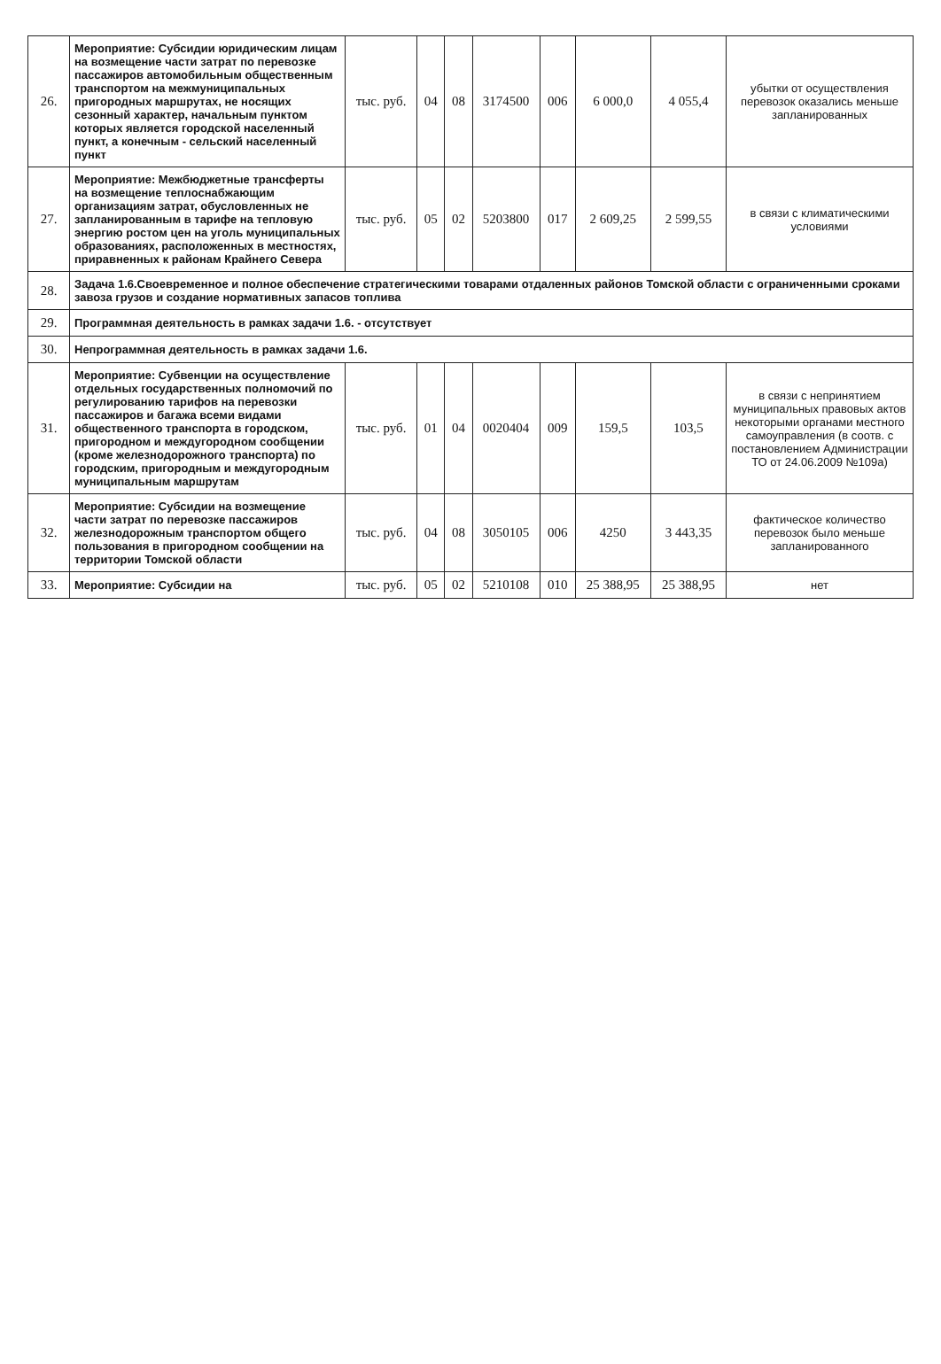| 26. | Мероприятие: Субсидии юридическим лицам на возмещение части затрат по перевозке пассажиров автомобильным общественным транспортом на межмуниципальных пригородных маршрутах, не носящих сезонный характер, начальным пунктом которых является городской населенный пункт, а конечным - сельский населенный пункт | тыс. руб. | 04 | 08 | 3174500 | 006 | 6 000,0 | 4 055,4 | убытки от осуществления перевозок оказались меньше запланированных |
| 27. | Мероприятие: Межбюджетные трансферты на возмещение теплоснабжающим организациям затрат, обусловленных не запланированным в тарифе на тепловую энергию ростом цен на уголь муниципальных образованиях, расположенных в местностях, приравненных к районам Крайнего Севера | тыс. руб. | 05 | 02 | 5203800 | 017 | 2 609,25 | 2 599,55 | в связи с климатическими условиями |
| 28. | Задача 1.6.Своевременное и полное обеспечение стратегическими товарами отдаленных районов Томской области с ограниченными сроками завоза грузов и создание нормативных запасов топлива | | | | | | | | |
| 29. | Программная деятельность в рамках задачи 1.6. - отсутствует | | | | | | | | |
| 30. | Непрограммная деятельность в рамках задачи 1.6. | | | | | | | | |
| 31. | Мероприятие: Субвенции на осуществление отдельных государственных полномочий по регулированию тарифов на перевозки пассажиров и багажа всеми видами общественного транспорта в городском, пригородном и междугородном сообщении (кроме железнодорожного транспорта) по городским, пригородным и междугородным муниципальным маршрутам | тыс. руб. | 01 | 04 | 0020404 | 009 | 159,5 | 103,5 | в связи с непринятием муниципальных правовых актов некоторыми органами местного самоуправления (в соотв. с постановлением Администрации ТО от 24.06.2009 №109а) |
| 32. | Мероприятие: Субсидии на возмещение части затрат по перевозке пассажиров железнодорожным транспортом общего пользования в пригородном сообщении на территории Томской области | тыс. руб. | 04 | 08 | 3050105 | 006 | 4250 | 3 443,35 | фактическое количество перевозок было меньше запланированного |
| 33. | Мероприятие: Субсидии на | тыс. руб. | 05 | 02 | 5210108 | 010 | 25 388,95 | 25 388,95 | нет |